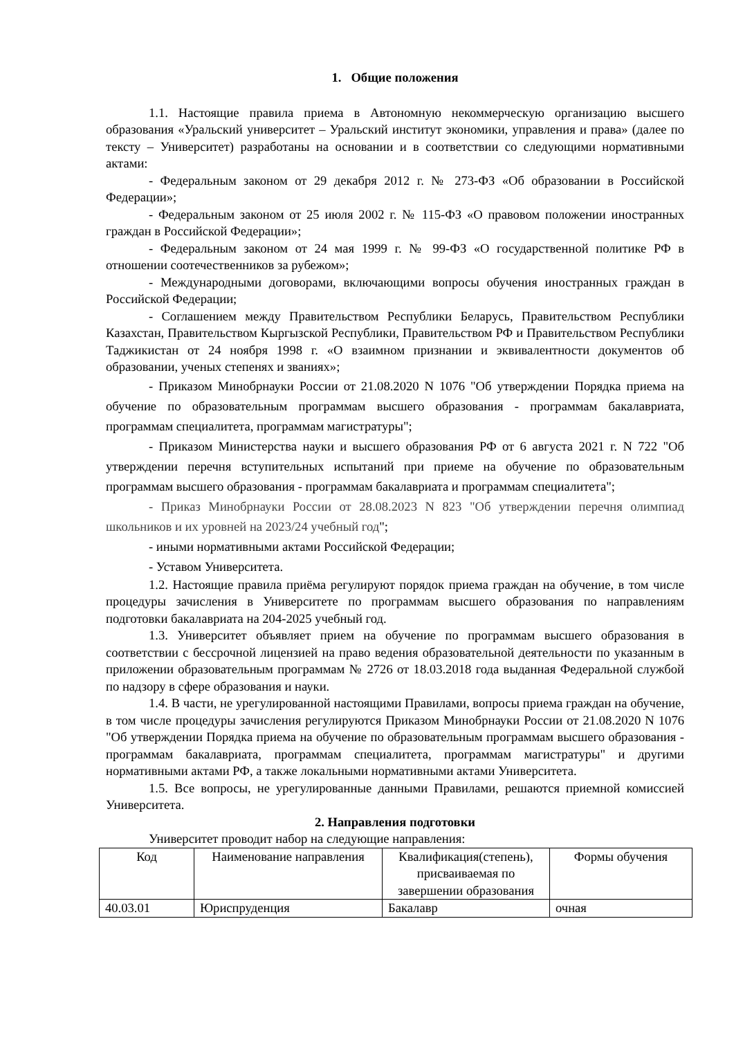1. Общие положения
1.1. Настоящие правила приема в Автономную некоммерческую организацию высшего образования «Уральский университет – Уральский институт экономики, управления и права» (далее по тексту – Университет) разработаны на основании и в соответствии со следующими нормативными актами:
- Федеральным законом от 29 декабря 2012 г. № 273-ФЗ «Об образовании в Российской Федерации»;
- Федеральным законом от 25 июля 2002 г. № 115-ФЗ «О правовом положении иностранных граждан в Российской Федерации»;
- Федеральным законом от 24 мая 1999 г. № 99-ФЗ «О государственной политике РФ в отношении соотечественников за рубежом»;
- Международными договорами, включающими вопросы обучения иностранных граждан в Российской Федерации;
- Соглашением между Правительством Республики Беларусь, Правительством Республики Казахстан, Правительством Кыргызской Республики, Правительством РФ и Правительством Республики Таджикистан от 24 ноября 1998 г. «О взаимном признании и эквивалентности документов об образовании, ученых степенях и званиях»;
- Приказом Минобрнауки России от 21.08.2020 N 1076 "Об утверждении Порядка приема на обучение по образовательным программам высшего образования - программам бакалавриата, программам специалитета, программам магистратуры";
- Приказом Министерства науки и высшего образования РФ от 6 августа 2021 г. N 722 "Об утверждении перечня вступительных испытаний при приеме на обучение по образовательным программам высшего образования - программам бакалавриата и программам специалитета";
- Приказ Минобрнауки России от 28.08.2023 N 823 "Об утверждении перечня олимпиад школьников и их уровней на 2023/24 учебный год";
- иными нормативными актами Российской Федерации;
- Уставом Университета.
1.2. Настоящие правила приёма регулируют порядок приема граждан на обучение, в том числе процедуры зачисления в Университете по программам высшего образования по направлениям подготовки бакалавриата на 204-2025 учебный год.
1.3. Университет объявляет прием на обучение по программам высшего образования в соответствии с бессрочной лицензией на право ведения образовательной деятельности по указанным в приложении образовательным программам № 2726 от 18.03.2018 года выданная Федеральной службой по надзору в сфере образования и науки.
1.4. В части, не урегулированной настоящими Правилами, вопросы приема граждан на обучение, в том числе процедуры зачисления регулируются Приказом Минобрнауки России от 21.08.2020 N 1076 "Об утверждении Порядка приема на обучение по образовательным программам высшего образования - программам бакалавриата, программам специалитета, программам магистратуры" и другими нормативными актами РФ, а также локальными нормативными актами Университета.
1.5. Все вопросы, не урегулированные данными Правилами, решаются приемной комиссией Университета.
2. Направления подготовки
Университет проводит набор на следующие направления:
| Код | Наименование направления | Квалификация(степень), присваиваемая по завершении образования | Формы обучения |
| 40.03.01 | Юриспруденция | Бакалавр | очная |